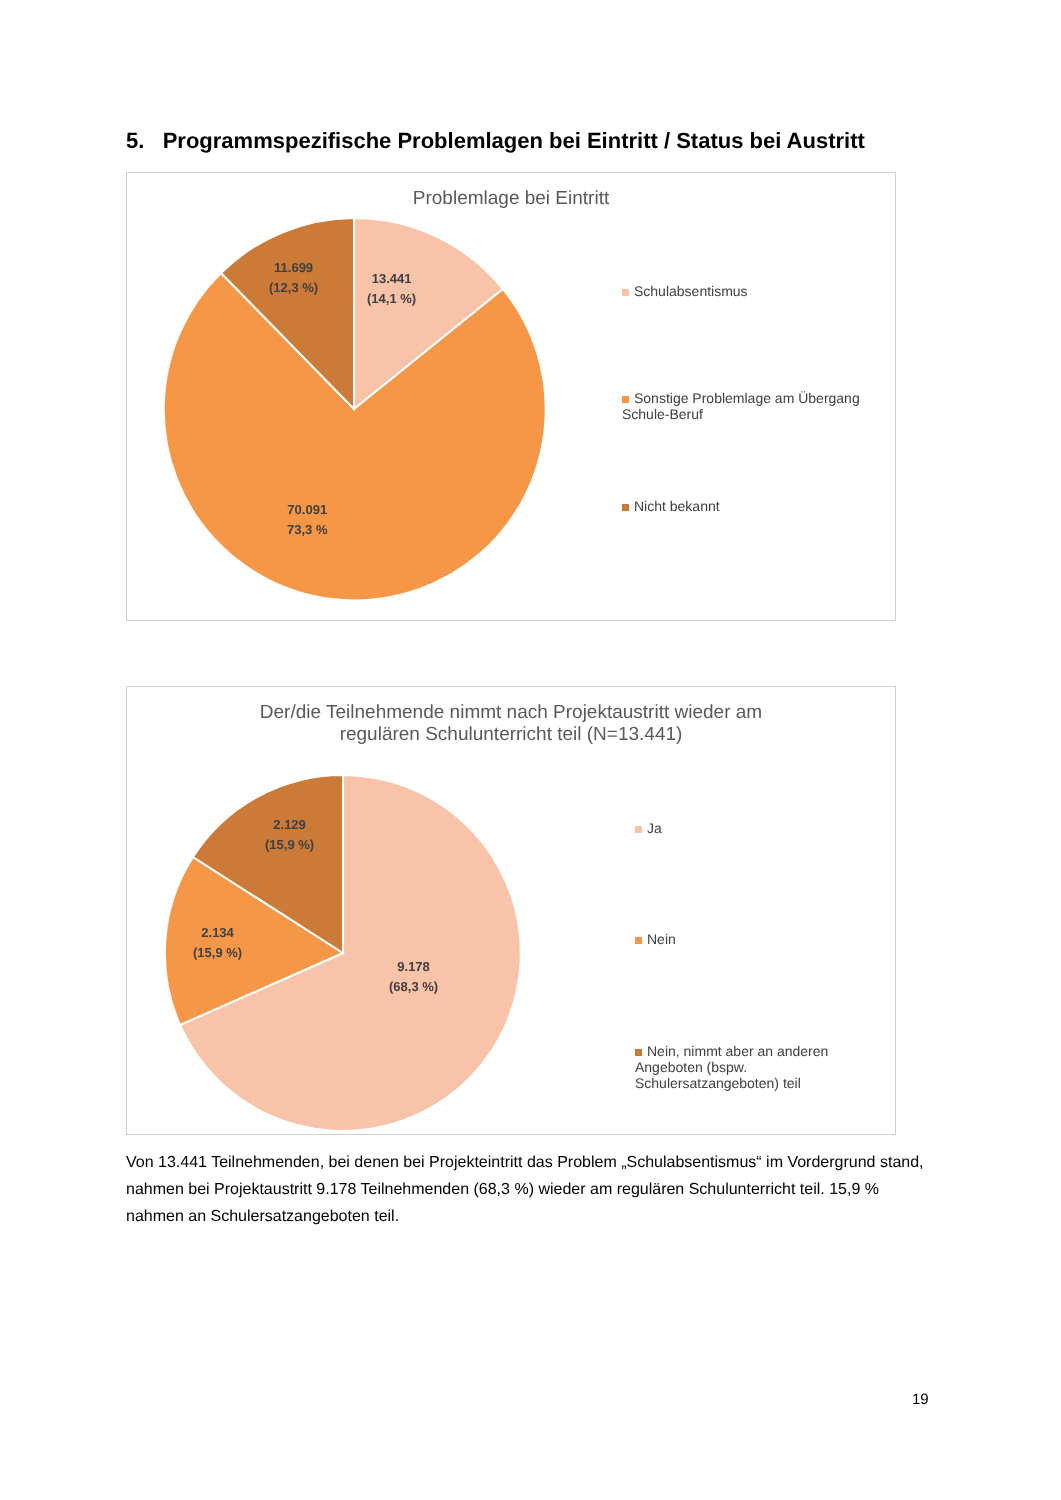5. Programmspezifische Problemlagen bei Eintritt / Status bei Austritt
Problemlage bei Eintritt
13.441
(14,1 %)
11.699
(12,3 %)
70.091
73,3 %
Schulabsentismus
Sonstige Problemlage am Übergang Schule-Beruf
Nicht bekannt
Der/die Teilnehmende nimmt nach Projektaustritt wieder am
regulären Schulunterricht teil (N=13.441)
9.178
(68,3 %)
2.129
(15,9 %)
2.134
(15,9 %)
Ja
Nein
Nein, nimmt aber an anderen Angeboten (bspw. Schulersatzangeboten) teil
Von 13.441 Teilnehmenden, bei denen bei Projekteintritt das Problem „Schulabsentismus“ im Vordergrund stand, nahmen bei Projektaustritt 9.178 Teilnehmenden (68,3 %) wieder am regulären Schulunterricht teil. 15,9 % nahmen an Schulersatzangeboten teil.
19